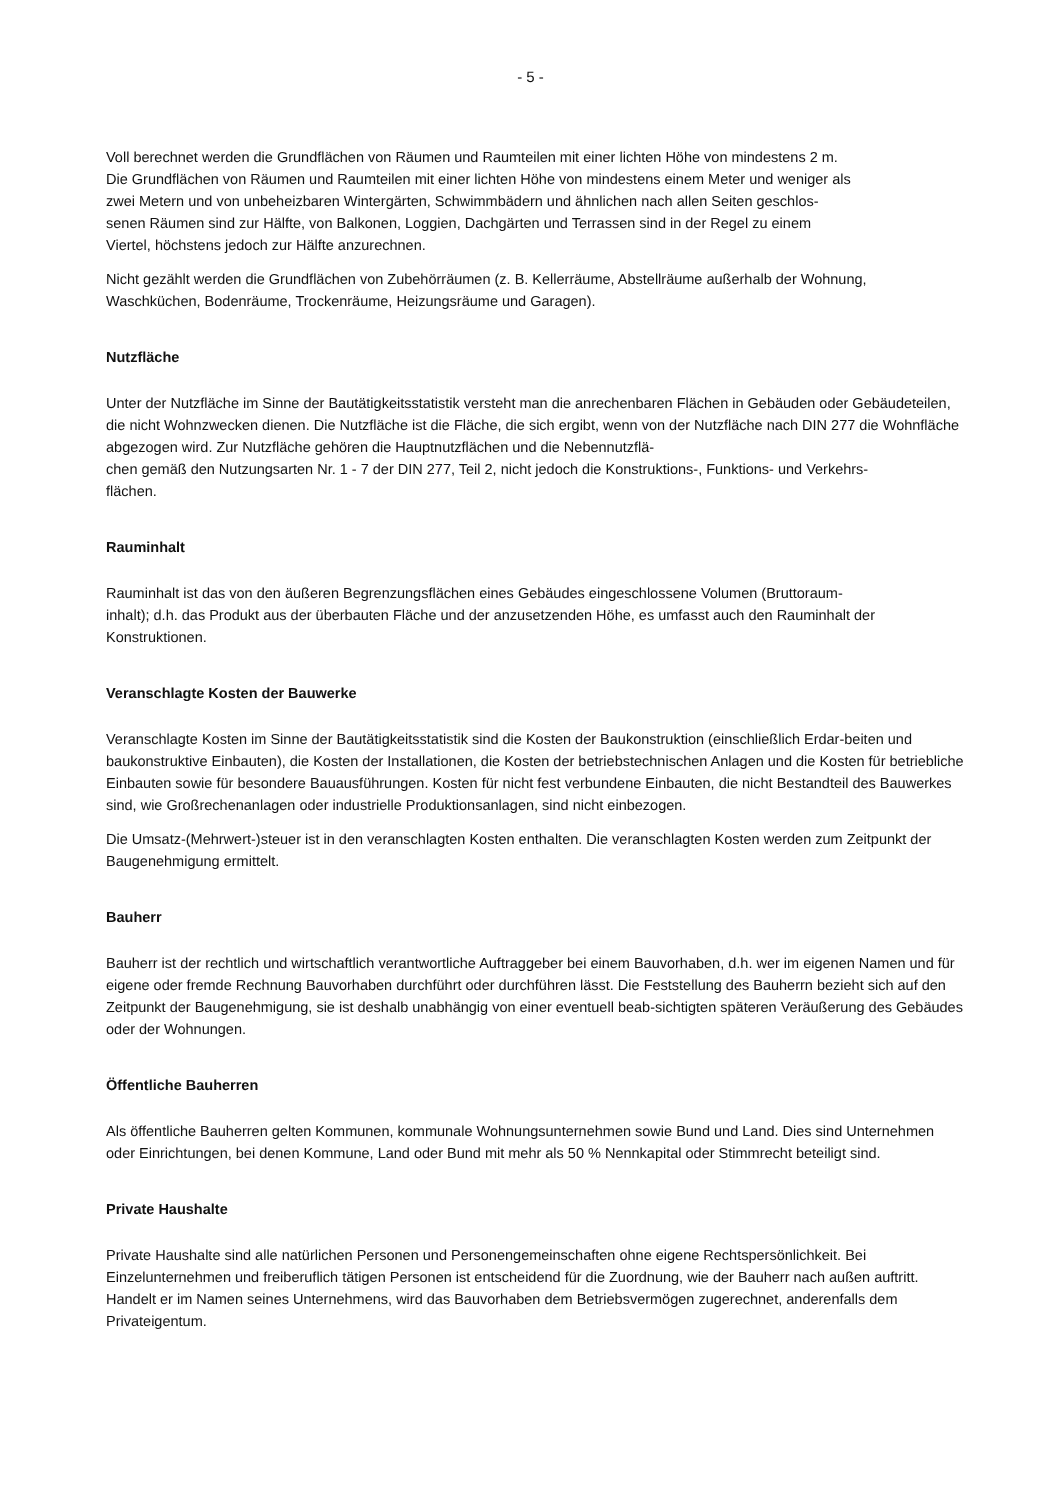- 5 -
Voll berechnet werden die Grundflächen von Räumen und Raumteilen mit einer lichten Höhe von mindestens 2 m.
Die Grundflächen von Räumen und Raumteilen mit einer lichten Höhe von mindestens einem Meter und weniger als
zwei Metern und von unbeheizbaren Wintergärten, Schwimmbädern und ähnlichen nach allen Seiten geschlos-
senen Räumen sind zur Hälfte, von Balkonen, Loggien, Dachgärten und Terrassen sind in der Regel zu einem
Viertel, höchstens jedoch zur Hälfte anzurechnen.
Nicht gezählt werden die Grundflächen von Zubehörräumen (z. B. Kellerräume, Abstellräume außerhalb der Wohnung,
Waschküchen, Bodenräume, Trockenräume, Heizungsräume und Garagen).
Nutzfläche
Unter der Nutzfläche im Sinne der Bautätigkeitsstatistik versteht man die anrechenbaren Flächen in Gebäuden oder Gebäudeteilen, die nicht Wohnzwecken dienen. Die Nutzfläche ist die Fläche, die sich ergibt, wenn von der Nutzfläche nach DIN 277 die Wohnfläche abgezogen wird. Zur Nutzfläche gehören die Hauptnutzflächen und die Nebennutzflä-
chen gemäß den Nutzungsarten Nr. 1 - 7 der DIN 277, Teil 2, nicht jedoch die Konstruktions-, Funktions- und Verkehrs-
flächen.
Rauminhalt
Rauminhalt ist das von den äußeren Begrenzungsflächen eines Gebäudes eingeschlossene Volumen (Bruttoraum-
inhalt); d.h. das Produkt aus der überbauten Fläche und der anzusetzenden Höhe, es umfasst auch den Rauminhalt der
Konstruktionen.
Veranschlagte Kosten der Bauwerke
Veranschlagte Kosten im Sinne der Bautätigkeitsstatistik sind die Kosten der Baukonstruktion (einschließlich Erdar-beiten und baukonstruktive Einbauten), die Kosten der Installationen, die Kosten der betriebstechnischen Anlagen und die Kosten für betriebliche Einbauten sowie für besondere Bauausführungen. Kosten für nicht fest verbundene Einbauten, die nicht Bestandteil des Bauwerkes sind, wie Großrechenanlagen oder industrielle Produktionsanlagen, sind nicht einbezogen.
Die Umsatz-(Mehrwert-)steuer ist in den veranschlagten Kosten enthalten. Die veranschlagten Kosten werden zum Zeitpunkt der Baugenehmigung ermittelt.
Bauherr
Bauherr ist der rechtlich und wirtschaftlich verantwortliche Auftraggeber bei einem Bauvorhaben, d.h. wer im eigenen Namen und für eigene oder fremde Rechnung Bauvorhaben durchführt oder durchführen lässt. Die Feststellung des Bauherrn bezieht sich auf den Zeitpunkt der Baugenehmigung, sie ist deshalb unabhängig von einer eventuell beab-sichtigten späteren Veräußerung des Gebäudes oder der Wohnungen.
Öffentliche Bauherren
Als öffentliche Bauherren gelten Kommunen, kommunale Wohnungsunternehmen sowie Bund und Land. Dies sind Unternehmen oder Einrichtungen, bei denen Kommune, Land oder Bund mit mehr als 50 % Nennkapital oder Stimmrecht beteiligt sind.
Private Haushalte
Private Haushalte sind alle natürlichen Personen und Personengemeinschaften ohne eigene Rechtspersönlichkeit. Bei Einzelunternehmen und freiberuflich tätigen Personen ist entscheidend für die Zuordnung, wie der Bauherr nach außen auftritt. Handelt er im Namen seines Unternehmens, wird das Bauvorhaben dem Betriebsvermögen zugerechnet, anderenfalls dem Privateigentum.